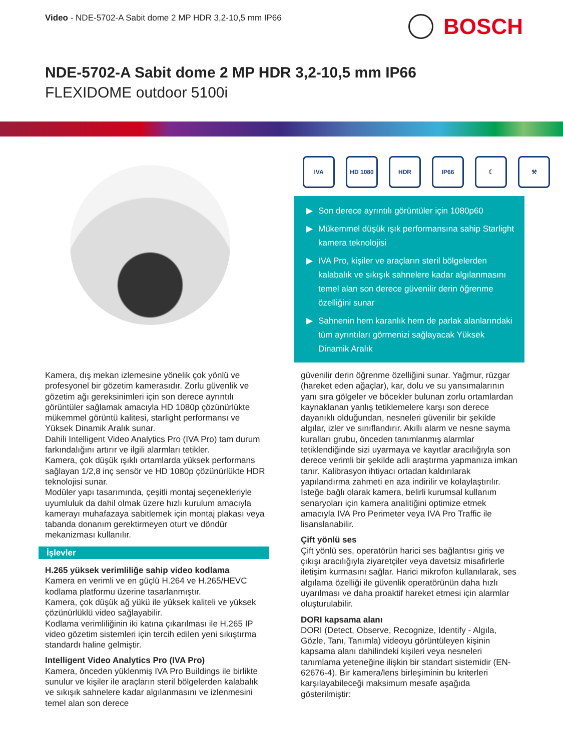Video - NDE-5702-A Sabit dome 2 MP HDR 3,2-10,5 mm IP66
BOSCH
NDE-5702-A Sabit dome 2 MP HDR 3,2-10,5 mm IP66
FLEXIDOME outdoor 5100i
IVA HD 1080 HDR IP66 ☾ ⚒
▶ Son derece ayrıntılı görüntüler için 1080p60
▶ Mükemmel düşük ışık performansına sahip Starlight kamera teknolojisi
▶ IVA Pro, kişiler ve araçların steril bölgelerden kalabalık ve sıkışık sahnelere kadar algılanmasını temel alan son derece güvenilir derin öğrenme özelliğini sunar
▶ Sahnenin hem karanlık hem de parlak alanlarındaki tüm ayrıntıları görmenizi sağlayacak Yüksek Dinamik Aralık
Kamera, dış mekan izlemesine yönelik çok yönlü ve profesyonel bir gözetim kamerasıdır. Zorlu güvenlik ve gözetim ağı gereksinimleri için son derece ayrıntılı görüntüler sağlamak amacıyla HD 1080p çözünürlükte mükemmel görüntü kalitesi, starlight performansı ve Yüksek Dinamik Aralık sunar.
Dahili Intelligent Video Analytics Pro (IVA Pro) tam durum farkındalığını artırır ve ilgili alarmları tetikler.
Kamera, çok düşük ışıklı ortamlarda yüksek performans sağlayan 1/2,8 inç sensör ve HD 1080p çözünürlükte HDR teknolojisi sunar.
Modüler yapı tasarımında, çeşitli montaj seçenekleriyle uyumluluk da dahil olmak üzere hızlı kurulum amacıyla kamerayı muhafazaya sabitlemek için montaj plakası veya tabanda donanım gerektirmeyen oturt ve döndür mekanizması kullanılır.
İşlevler
H.265 yüksek verimliliğe sahip video kodlama
Kamera en verimli ve en güçlü H.264 ve H.265/HEVC kodlama platformu üzerine tasarlanmıştır.
Kamera, çok düşük ağ yükü ile yüksek kaliteli ve yüksek çözünürlüklü video sağlayabilir.
Kodlama verimliliğinin iki katına çıkarılması ile H.265 IP video gözetim sistemleri için tercih edilen yeni sıkıştırma standardı haline gelmiştir.
Intelligent Video Analytics Pro (IVA Pro)
Kamera, önceden yüklenmiş IVA Pro Buildings ile birlikte sunulur ve kişiler ile araçların steril bölgelerden kalabalık ve sıkışık sahnelere kadar algılanmasını ve izlenmesini temel alan son derece
güvenilir derin öğrenme özelliğini sunar. Yağmur, rüzgar (hareket eden ağaçlar), kar, dolu ve su yansımalarının yanı sıra gölgeler ve böcekler bulunan zorlu ortamlardan kaynaklanan yanlış tetiklemelere karşı son derece dayanıklı olduğundan, nesneleri güvenilir bir şekilde algılar, izler ve sınıflandırır. Akıllı alarm ve nesne sayma kuralları grubu, önceden tanımlanmış alarmlar tetiklendiğinde sizi uyarmaya ve kayıtlar aracılığıyla son derece verimli bir şekilde adli araştırma yapmanıza imkan tanır. Kalibrasyon ihtiyacı ortadan kaldırılarak yapılandırma zahmeti en aza indirilir ve kolaylaştırılır.
İsteğe bağlı olarak kamera, belirli kurumsal kullanım senaryoları için kamera analitiğini optimize etmek amacıyla IVA Pro Perimeter veya IVA Pro Traffic ile lisanslanabilir.
Çift yönlü ses
Çift yönlü ses, operatörün harici ses bağlantısı giriş ve çıkışı aracılığıyla ziyaretçiler veya davetsiz misafirlerle iletişim kurmasını sağlar. Harici mikrofon kullanılarak, ses algılama özelliği ile güvenlik operatörünün daha hızlı uyarılması ve daha proaktif hareket etmesi için alarmlar oluşturulabilir.
DORI kapsama alanı
DORI (Detect, Observe, Recognize, Identify - Algıla, Gözle, Tanı, Tanımla) videoyu görüntüleyen kişinin kapsama alanı dahilindeki kişileri veya nesneleri tanımlama yeteneğine ilişkin bir standart sistemidir (EN-62676-4). Bir kamera/lens birleşiminin bu kriterleri karşılayabileceği maksimum mesafe aşağıda gösterilmiştir: